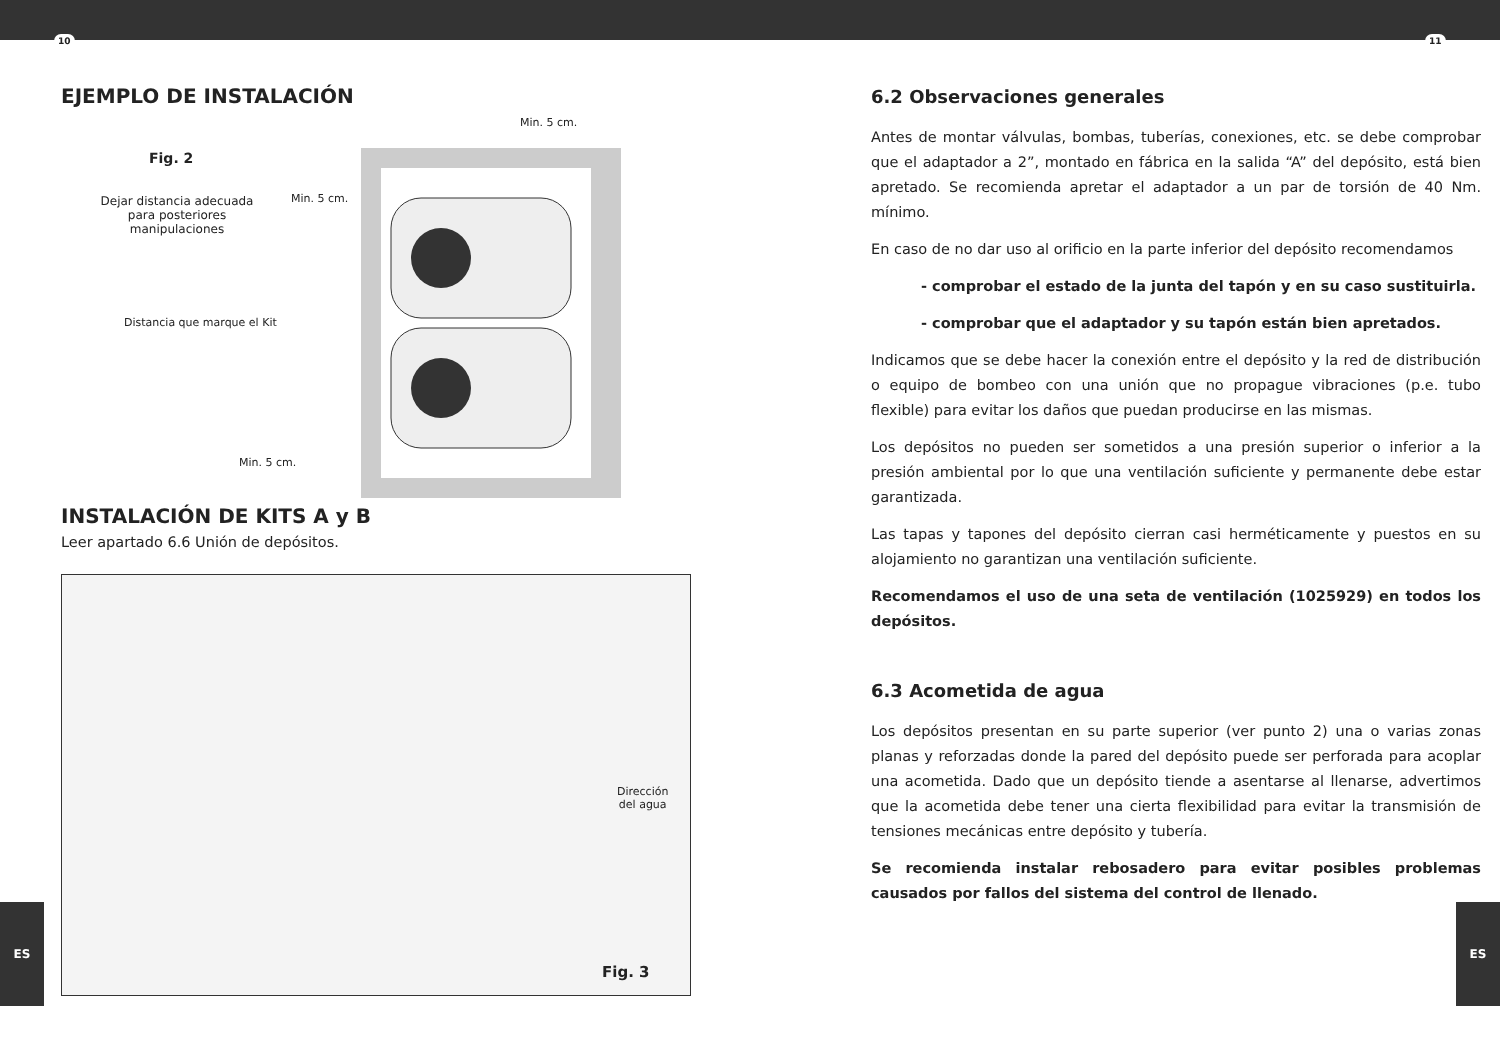10 11
EJEMPLO DE INSTALACIÓN
Fig. 2
Dejar distancia adecuada para posteriores manipulaciones
Distancia que marque el Kit
Min. 5 cm.
Min. 5 cm.
Min. 5 cm.
INSTALACIÓN DE KITS A y B
Leer apartado 6.6 Unión de depósitos.
Dirección
del agua
Fig. 3
6.2 Observaciones generales
Antes de montar válvulas, bombas, tuberías, conexiones, etc. se debe comprobar que el adaptador a 2”, montado en fábrica en la salida “A” del depósito, está bien apretado. Se recomienda apretar el adaptador a un par de torsión de 40 Nm. mínimo.
En caso de no dar uso al orificio en la parte inferior del depósito recomendamos
- comprobar el estado de la junta del tapón y en su caso sustituirla.
- comprobar que el adaptador y su tapón están bien apretados.
Indicamos que se debe hacer la conexión entre el depósito y la red de distribución o equipo de bombeo con una unión que no propague vibraciones (p.e. tubo flexible) para evitar los daños que puedan producirse en las mismas.
Los depósitos no pueden ser sometidos a una presión superior o inferior a la presión ambiental por lo que una ventilación suficiente y permanente debe estar garantizada.
Las tapas y tapones del depósito cierran casi herméticamente y puestos en su alojamiento no garantizan una ventilación suficiente.
Recomendamos el uso de una seta de ventilación (1025929) en todos los depósitos.
6.3 Acometida de agua
Los depósitos presentan en su parte superior (ver punto 2) una o varias zonas planas y reforzadas donde la pared del depósito puede ser perforada para acoplar una acometida. Dado que un depósito tiende a asentarse al llenarse, advertimos que la acometida debe tener una cierta flexibilidad para evitar la transmisión de tensiones mecánicas entre depósito y tubería.
Se recomienda instalar rebosadero para evitar posibles problemas causados por fallos del sistema del control de llenado.
ES ES